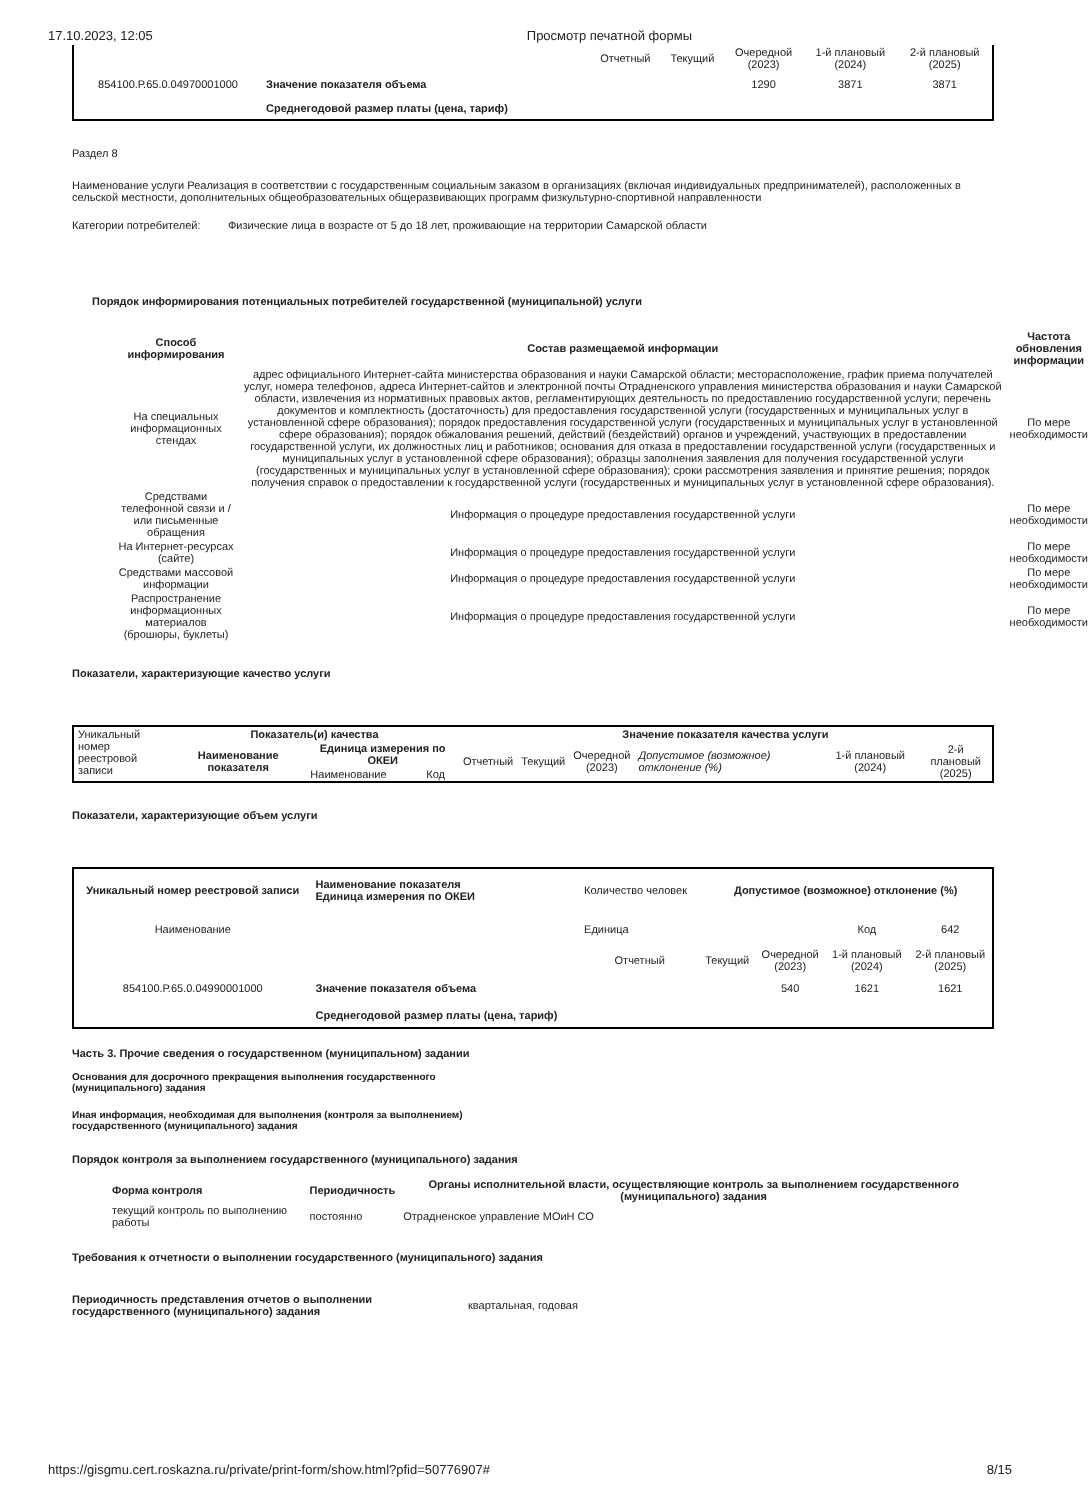17.10.2023, 12:05 Просмотр печатной формы
| | | Отчетный | Текущий | Очередной (2023) | 1-й плановый (2024) | 2-й плановый (2025) |
| 854100.Р.65.0.04970001000 | Значение показателя объема | | | 1290 | 3871 | 3871 |
| | Среднегодовой размер платы (цена, тариф) | | | | | |
Раздел 8
Наименование услуги Реализация в соответствии с государственным социальным заказом в организациях (включая индивидуальных предпринимателей), расположенных в сельской местности, дополнительных общеобразовательных общеразвивающих программ физкультурно-спортивной направленности
Категории потребителей: Физические лица в возрасте от 5 до 18 лет, проживающие на территории Самарской области
Порядок информирования потенциальных потребителей государственной (муниципальной) услуги
| Способ информирования | Состав размещаемой информации | Частота обновления информации |
| --- | --- | --- |
| На специальных информационных стендах | адрес официального Интернет-сайта министерства образования и науки Самарской области; месторасположение, график приема получателей услуг, номера телефонов, адреса Интернет-сайтов и электронной почты Отрадненского управления министерства образования и науки Самарской области, извлечения из нормативных правовых актов, регламентирующих деятельность по предоставлению государственной услуги; перечень документов и комплектность (достаточность) для предоставления государственной услуги (государственных и муниципальных услуг в установленной сфере образования); порядок предоставления государственной услуги (государственных и муниципальных услуг в установленной сфере образования); порядок обжалования решений, действий (бездействий) органов и учреждений, участвующих в предоставлении государственной услуги, их должностных лиц и работников; основания для отказа в предоставлении государственной услуги (государственных и муниципальных услуг в установленной сфере образования); образцы заполнения заявления для получения государственной услуги (государственных и муниципальных услуг в установленной сфере образования); сроки рассмотрения заявления и принятие решения; порядок получения справок о предоставлении к государственной услуги (государственных и муниципальных услуг в установленной сфере образования). | По мере необходимости |
| Средствами телефонной связи и / или письменные обращения | Информация о процедуре предоставления государственной услуги | По мере необходимости |
| На Интернет-ресурсах (сайте) | Информация о процедуре предоставления государственной услуги | По мере необходимости |
| Средствами массовой информации | Информация о процедуре предоставления государственной услуги | По мере необходимости |
| Распространение информационных материалов (брошюры, буклеты) | Информация о процедуре предоставления государственной услуги | По мере необходимости |
Показатели, характеризующие качество услуги
| Уникальный номер реестровой записи | Показатель(и) качества | | | Значение показателя качества услуги | | | | | |
| | Наименование показателя | Единица измерения по ОКЕИ | | Отчетный | Текущий | Очередной (2023) | Допустимое (возможное) отклонение (%) | 1-й плановый (2024) | 2-й плановый (2025) |
| | | Наименование | Код | | | | | | |
Показатели, характеризующие объем услуги
| Уникальный номер реестровой записи | Наименование показателя Единица измерения по ОКЕИ | Количество человек | Допустимое (возможное) отклонение (%) | | | |
| Наименование | | Единица | | | Код | 642 |
| | | Отчетный | Текущий | Очередной (2023) | 1-й плановый (2024) | 2-й плановый (2025) |
| 854100.Р.65.0.04990001000 | Значение показателя объема | | | 540 | 1621 | 1621 |
| | Среднегодовой размер платы (цена, тариф) | | | | | |
Часть 3. Прочие сведения о государственном (муниципальном) задании
Основания для досрочного прекращения выполнения государственного (муниципального) задания
Иная информация, необходимая для выполнения (контроля за выполнением) государственного (муниципального) задания
Порядок контроля за выполнением государственного (муниципального) задания
| Форма контроля | Периодичность | Органы исполнительной власти, осуществляющие контроль за выполнением государственного (муниципального) задания |
| --- | --- | --- |
| текущий контроль по выполнению работы | постоянно | Отрадненское управление МОиН СО |
Требования к отчетности о выполнении государственного (муниципального) задания
Периодичность представления отчетов о выполнении государственного (муниципального) задания
квартальная, годовая
https://gisgmu.cert.roskazna.ru/private/print-form/show.html?pfid=50776907# 8/15